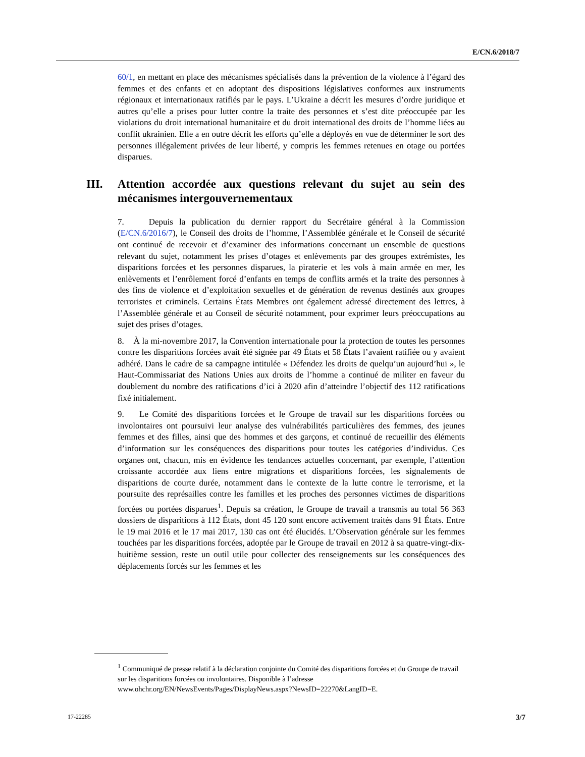E/CN.6/2018/7
60/1, en mettant en place des mécanismes spécialisés dans la prévention de la violence à l’égard des femmes et des enfants et en adoptant des dispositions législatives conformes aux instruments régionaux et internationaux ratifiés par le pays. L’Ukraine a décrit les mesures d’ordre juridique et autres qu’elle a prises pour lutter contre la traite des personnes et s’est dite préoccupée par les violations du droit international humanitaire et du droit international des droits de l’homme liées au conflit ukrainien. Elle a en outre décrit les efforts qu’elle a déployés en vue de déterminer le sort des personnes illégalement privées de leur liberté, y compris les femmes retenues en otage ou portées disparues.
III. Attention accordée aux questions relevant du sujet au sein des mécanismes intergouvernementaux
7. Depuis la publication du dernier rapport du Secrétaire général à la Commission (E/CN.6/2016/7), le Conseil des droits de l’homme, l’Assemblée générale et le Conseil de sécurité ont continué de recevoir et d’examiner des informations concernant un ensemble de questions relevant du sujet, notamment les prises d’otages et enlèvements par des groupes extrémistes, les disparitions forcées et les personnes disparues, la piraterie et les vols à main armée en mer, les enlèvements et l’enrôlement forcé d’enfants en temps de conflits armés et la traite des personnes à des fins de violence et d’exploitation sexuelles et de génération de revenus destinés aux groupes terroristes et criminels. Certains États Membres ont également adressé directement des lettres, à l’Assemblée générale et au Conseil de sécurité notamment, pour exprimer leurs préoccupations au sujet des prises d’otages.
8. À la mi-novembre 2017, la Convention internationale pour la protection de toutes les personnes contre les disparitions forcées avait été signée par 49 États et 58 États l’avaient ratifiée ou y avaient adhéré. Dans le cadre de sa campagne intitulée « Défendez les droits de quelqu’un aujourd’hui », le Haut-Commissariat des Nations Unies aux droits de l’homme a continué de militer en faveur du doublement du nombre des ratifications d’ici à 2020 afin d’atteindre l’objectif des 112 ratifications fixé initialement.
9. Le Comité des disparitions forcées et le Groupe de travail sur les disparitions forcées ou involontaires ont poursuivi leur analyse des vulnérabilités particulières des femmes, des jeunes femmes et des filles, ainsi que des hommes et des garçons, et continué de recueillir des éléments d’information sur les conséquences des disparitions pour toutes les catégories d’individus. Ces organes ont, chacun, mis en évidence les tendances actuelles concernant, par exemple, l’attention croissante accordée aux liens entre migrations et disparitions forcées, les signalements de disparitions de courte durée, notamment dans le contexte de la lutte contre le terrorisme, et la poursuite des représailles contre les familles et les proches des personnes victimes de disparitions forcées ou portées disparues<sup>1</sup>. Depuis sa création, le Groupe de travail a transmis au total 56 363 dossiers de disparitions à 112 États, dont 45 120 sont encore activement traités dans 91 États. Entre le 19 mai 2016 et le 17 mai 2017, 130 cas ont été élucidés. L’Observation générale sur les femmes touchées par les disparitions forcées, adoptée par le Groupe de travail en 2012 à sa quatre-vingt-dix-huitième session, reste un outil utile pour collecter des renseignements sur les conséquences des déplacements forcés sur les femmes et les
<sup>1</sup> Communiqué de presse relatif à la déclaration conjointe du Comité des disparitions forcées et du Groupe de travail sur les disparitions forcées ou involontaires. Disponible à l’adresse www.ohchr.org/EN/NewsEvents/Pages/DisplayNews.aspx?NewsID=22270&LangID=E.
17-22285 3/7